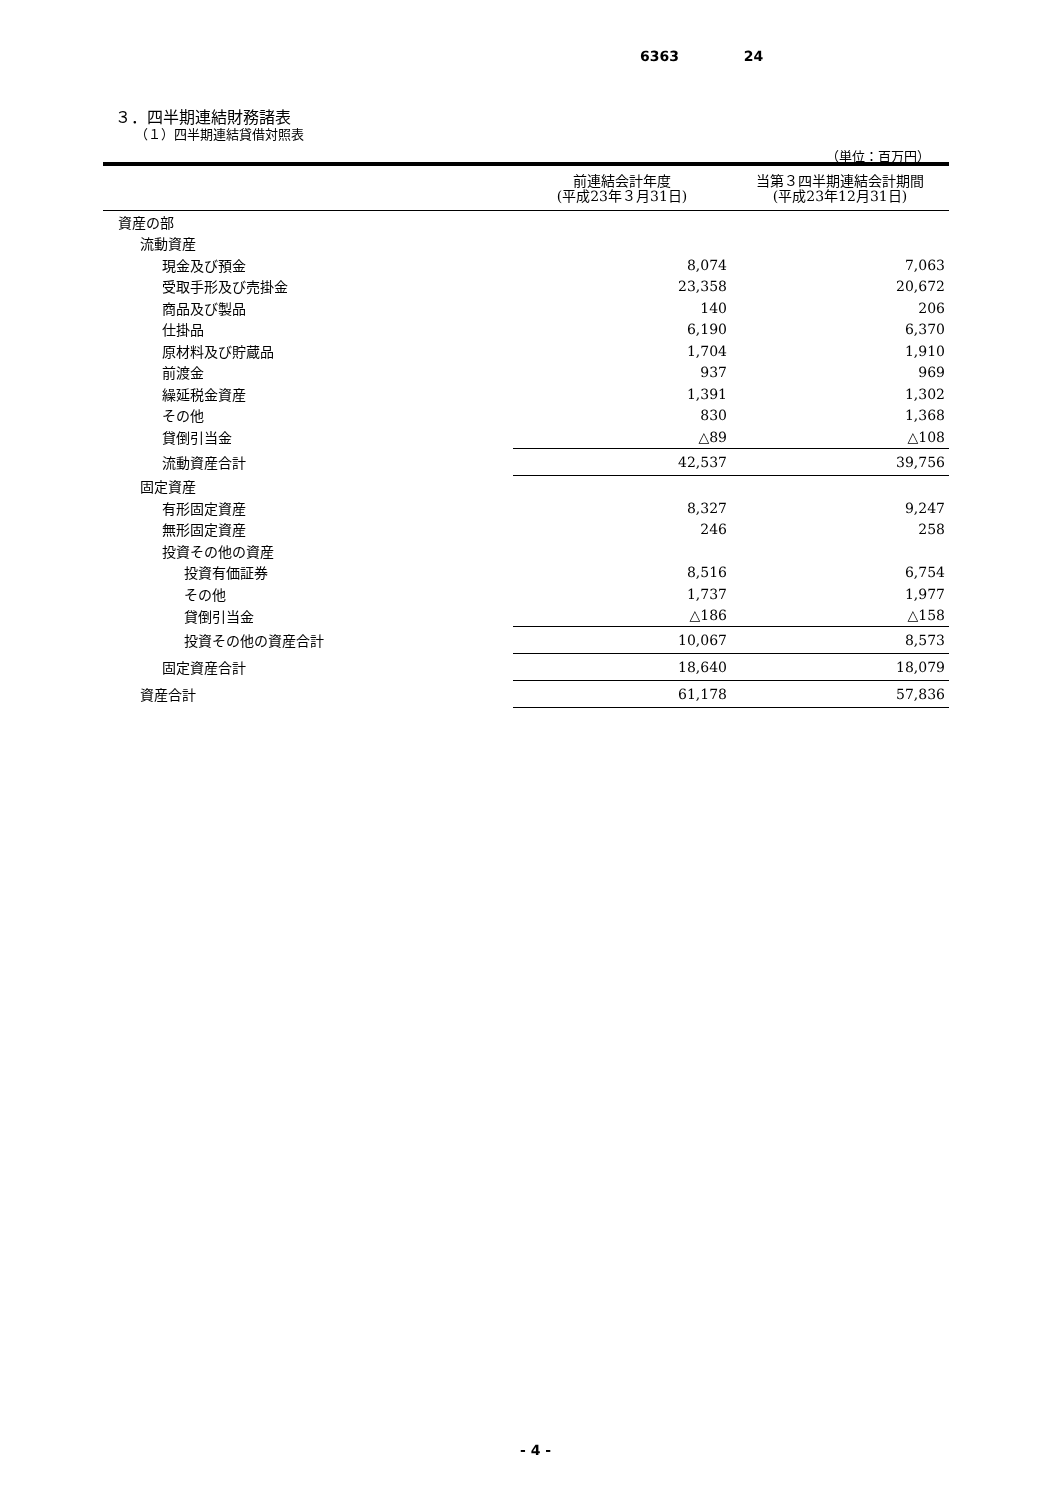6363 24
３．四半期連結財務諸表
（１）四半期連結貸借対照表
（単位：百万円）
| | 前連結会計年度 (平成23年３月31日) | 当第３四半期連結会計期間 (平成23年12月31日) |
| --- | --- | --- |
| 資産の部 | | |
| 流動資産 | | |
| 現金及び預金 | 8,074 | 7,063 |
| 受取手形及び売掛金 | 23,358 | 20,672 |
| 商品及び製品 | 140 | 206 |
| 仕掛品 | 6,190 | 6,370 |
| 原材料及び貯蔵品 | 1,704 | 1,910 |
| 前渡金 | 937 | 969 |
| 繰延税金資産 | 1,391 | 1,302 |
| その他 | 830 | 1,368 |
| 貸倒引当金 | △89 | △108 |
| 流動資産合計 | 42,537 | 39,756 |
| 固定資産 | | |
| 有形固定資産 | 8,327 | 9,247 |
| 無形固定資産 | 246 | 258 |
| 投資その他の資産 | | |
| 投資有価証券 | 8,516 | 6,754 |
| その他 | 1,737 | 1,977 |
| 貸倒引当金 | △186 | △158 |
| 投資その他の資産合計 | 10,067 | 8,573 |
| 固定資産合計 | 18,640 | 18,079 |
| 資産合計 | 61,178 | 57,836 |
- 4 -